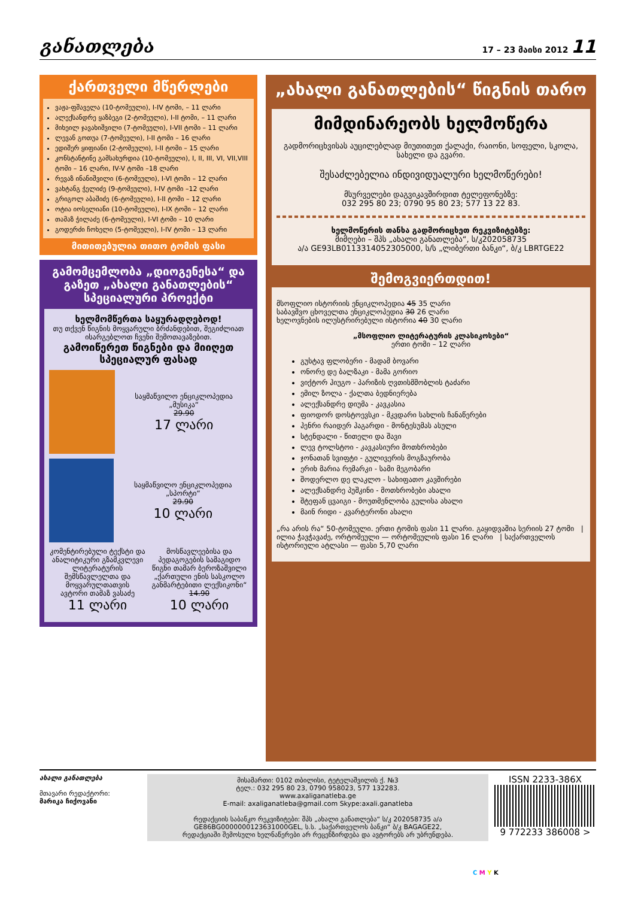განათლება 17 – 23 მაისი 2012 11
ქართველი მწერლები
ვაჟა-ფშაველა (10-ტომეული), I-IV ტომი, – 11 ლარი
ალექსანდრე ყაზბეგი (2-ტომეული), I-II ტომი, – 11 ლარი
მიხეილ ჯავახიშვილი (7-ტომეული), I-VII ტომი – 11 ლარი
ლევან გოთუა (7-ტომეული), I-II ტომი – 16 ლარი
ედიშერ ყიფიანი (2-ტომეული), I-II ტომი – 15 ლარი
კონსტანტინე გამსახურდია (10-ტომეული), I, II, III, VI, VII,VIII ტომი – 16 ლარი, IV-V ტომი –18 ლარი
რევაზ ინანიშვილი (6-ტომეული), I-VI ტომი – 12 ლარი
ვახტანგ ჭელიძე (9-ტომეული), I-IV ტომი –12 ლარი
გრიგოლ აბაშიძე (6-ტომეული), I-II ტომი – 12 ლარი
ოტია იოსელიანი (10-ტომეული), I-IX ტომი – 12 ლარი
თამაზ ჭილაძე (6-ტომეული), I-VI ტომი – 10 ლარი
გოდერძი ჩოხელი (5-ტომეული), I-IV ტომი – 13 ლარი
მითითებულია თითო ტომის ფასი
გამომცემლობა „დიოგენესა“ და გაზეთ „ახალი განათლების“ სპეციალური პროექტი
ხელმომწერთა საყურადღებოდ!
თუ თქვენ წიგნის მოყვარული ბრძანდებით, შეგიძლიათ ისარგებლოთ ჩვენი შემოთავაზებით.
გამოიწერეთ წიგნები და მიიღეთ სპეციალურ ფასად
საყმაწვილო ენციკლოპედია „მუსიკა“
29.90
17 ლარი
საყმაწვილო ენციკლოპედია „სპორტი“
29.90
10 ლარი
კომენტირებული ტექსტი და ანალიტიკური გზამკვლევი ლიტერატურის შემსწავლელთა და მოყვარულთათვის
ავტორი თამაზ ვასაძე
11 ლარი
მოსწავლეებისა და პედაგოგების სამაგიდო წიგნი თამარ ბეროზაშვილი „ქართული ენის სასკოლო განმარტებითი ლექსიკონი“
14.90
10 ლარი
„ახალი განათლების“ წიგნის თარო
მიმდინარეობს ხელმოწერა
გადმორიცხვისას აუცილებლად მიუთითეთ ქალაქი, რაიონი, სოფელი, სკოლა, სახელი და გვარი.
შესაძლებელია ინდივიდუალური ხელმოწერები!
მსურველები დაგვიკავშირდით ტელეფონებზე:
032 295 80 23; 0790 95 80 23; 577 13 22 83.
ხელმოწერის თანხა გადმორიცხეთ რეკვიზიტებზე:
მიმღები – შპს „ახალი განათლება“, ს/კ202058735
ა/ა GE93LB0113314052305000, ს/ს „ლიბერთი ბანკი“, ბ/კ LBRTGE22
შემოგვიერთდით!
მსოფლიო ისტორიის ენციკლოპედია 45 35 ლარი
საბავშვო ცხოველთა ენციკლოპედია 30 26 ლარი
ხელოვნების ილუსტრირებული ისტორია 40 30 ლარი
„მსოფლიო ლიტერატურის კლასიკოსები“
ერთი ტომი – 12 ლარი
გუსტავ ფლობერი - მადამ ბოვარი
ონორე დე ბალზაკი - მამა გორიო
ვიქტორ ჰიუგო - პარიზის ღვთისმშობლის ტაძარი
ემილ ზოლა - ქალთა ბედნიერება
ალექსანდრე დიუმა - კავკასია
ფიოდორ დოსტოევსკი - მკვდარი სახლის ჩანაწერები
ჰენრი რაიდერ ჰაგარდი - მონტესუმას ასული
სტენდალი - წითელი და შავი
ლევ ტოლსტოი - კავკასიური მოთხრობები
ჯონათან სვიფტი - გულივერის მოგზაურობა
ერიხ მარია რემარკი - სამი მეგობარი
შოდერლო დე ლაკლო - სახიფათო კავშირები
ალექსანდრე პუშკინი - მოთხრობები ახალი
შტეფან ცვაიგი - მოუთმენლობა გულისა ახალი
მაინ რიდი - კვარტერონი ახალი
„რა არის რა“ 50-ტომეული. ერთი ტომის ფასი 11 ლარი. გაყიდვაშია სერიის 27 ტომი | ილია ჭავჭავაძე, ორტომეული — ორტომეულის ფასი 16 ლარი | საქართველოს ისტორიული ატლასი — ფასი 5,70 ლარი
ახალი განათლება
მთავარი რედაქტორი:
მარიკა ჩიქოვანი
მისამართი: 0102 თბილისი, ტეტელაშვილის ქ. №3
ტელ.: 032 295 80 23, 0790 958023, 577 132283.
www.axaliganatleba.ge
E-mail: axaliganatleba@gmail.com Skype:axali.ganatleba
რედაქციის საბანკო რეკვიზიტები: შპს „ახალი განათლება“ ს/კ 202058735 ა/ა GE86BG0000000123631000GEL, ს.ს. „საქართველოს ბანკი“ ბ/კ BAGAGE22,
რედაქციაში შემოსული ხელნაწერები არ რეცენზირდება და ავტორებს არ უბრუნდება.
ISSN 2233-386X
9 772233 386008 >
C M Y K